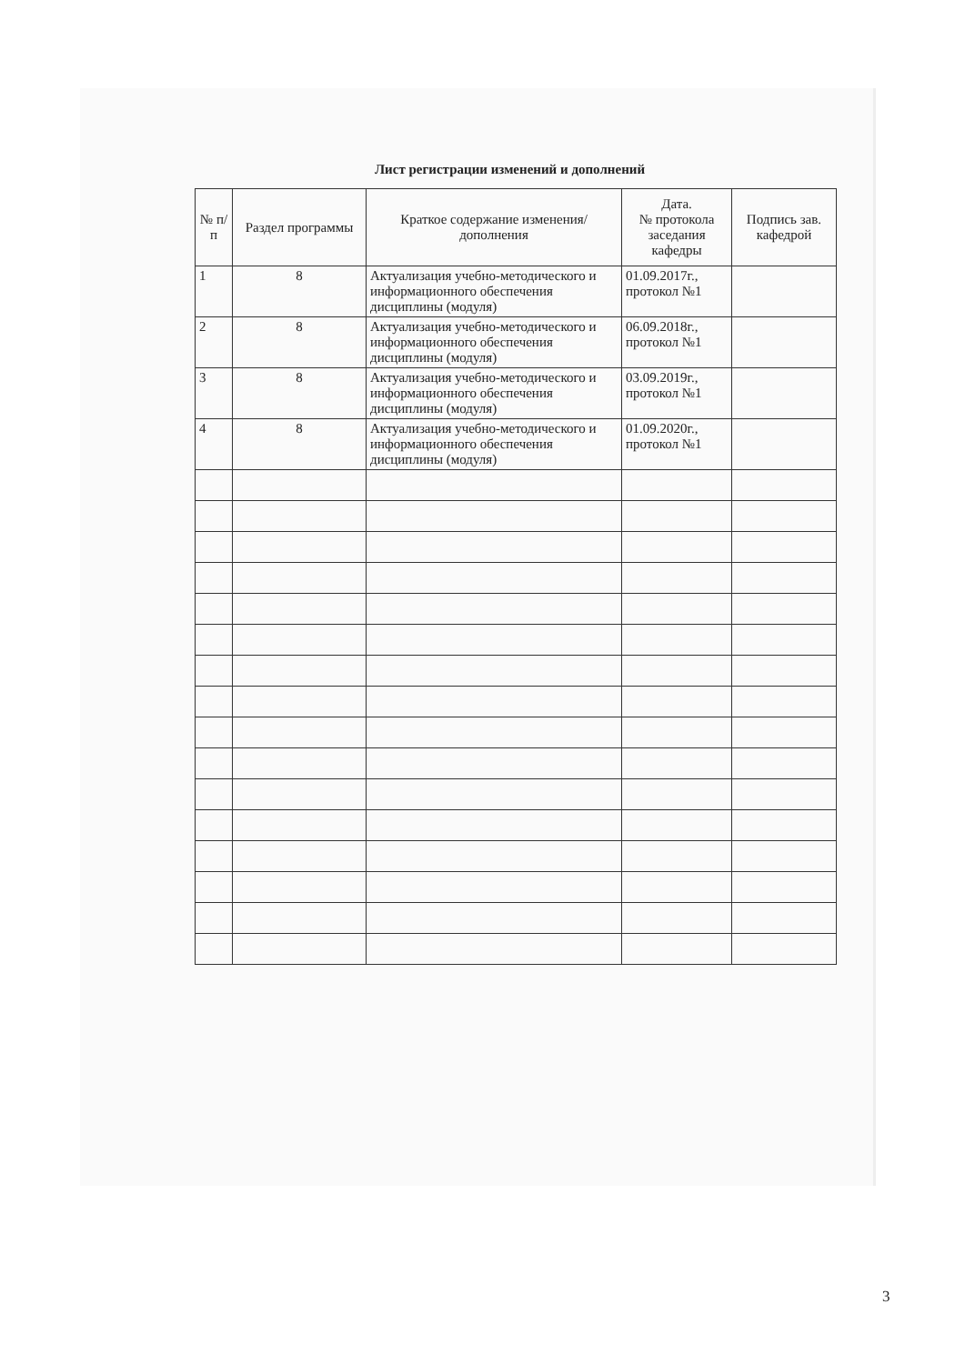Лист регистрации изменений и дополнений
| № п/п | Раздел программы | Краткое содержание изменения/дополнения | Дата. № протокола заседания кафедры | Подпись зав. кафедрой |
| --- | --- | --- | --- | --- |
| 1 | 8 | Актуализация учебно-методического и информационного обеспечения дисциплины (модуля) | 01.09.2017г., протокол №1 | |
| 2 | 8 | Актуализация учебно-методического и информационного обеспечения дисциплины (модуля) | 06.09.2018г., протокол №1 | |
| 3 | 8 | Актуализация учебно-методического и информационного обеспечения дисциплины (модуля) | 03.09.2019г., протокол №1 | |
| 4 | 8 | Актуализация учебно-методического и информационного обеспечения дисциплины (модуля) | 01.09.2020г., протокол №1 | |
3